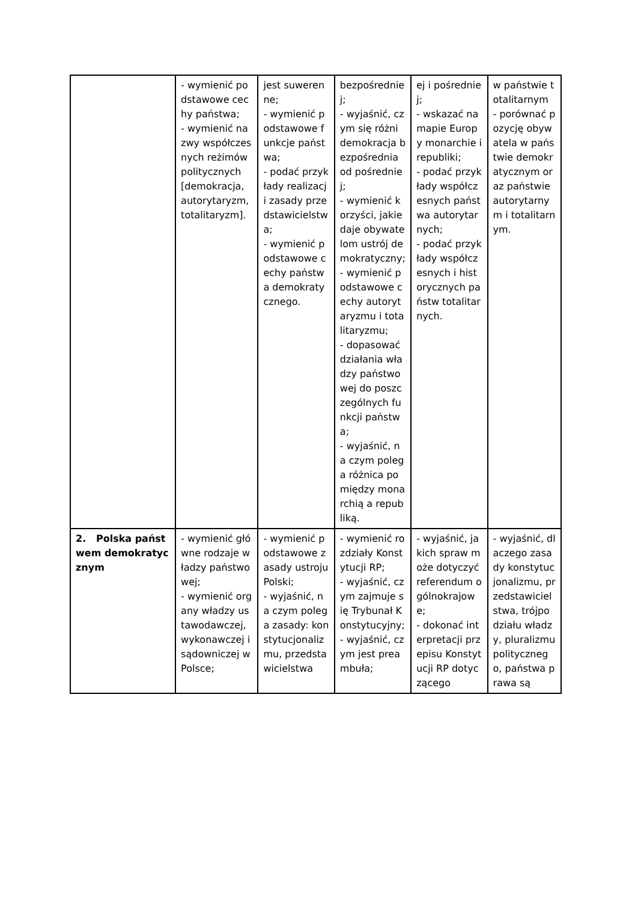| | - wymienić podstawowe cechy państwa; - wymienić nazwy współczesnych reżimów politycznych [demokracja, autorytaryzm, totalitaryzm]. | jest suwerenne; - wymienić podstawowe funkcje państwa; - podać przykłady realizacji zasady przedstawicielstwa; - wymienić podstawowe cechy państwa demokratycznego. | bezpośredniej; - wyjaśnić, czym się różni demokracja bezpośrednia od pośredniej; - wymienić korzyści, jakie daje obywatelom ustrój demokratyczny; - wymienić podstawowe cechy autorytaryzmu i totalitaryzmu; - dopasować działania władzy państwowej do poszczególnych funkcji państwa; - wyjaśnić, na czym polega różnica pomiędzy monarchią a republiką. | ej i pośredniej; - wskazać na mapie Europy monarchie i republiki; - podać przykłady współczesnych państwa autorytarnych; - podać przykłady współczesnych i historycznych państw totalitarnych. | w państwie totalitarnym - porównać pozycję obywatela w państwie demokratycznym oraz państwie autorytarnym i totalitarnym. |
| 2. Polska państwem demokratycznym | - wymienić główne rodzaje władzy państwowej; - wymienić organy władzy ustawodawczej, wykonawczej i sądowniczej w Polsce; | - wymienić podstawowe zasady ustroju Polski; - wyjaśnić, na czym polega zasady: konstytucjonalizmu, przedstawicielstwa | - wymienić rozdziały Konstytucji RP; - wyjaśnić, czym zajmuje się Trybunał Konstytucyjny; - wyjaśnić, czym jest preambuła; | - wyjaśnić, jakich spraw może dotyczyć referendum ogólnokrajowe; - dokonać interpretacji przepisu Konstytucji RP dotyczącego | - wyjaśnić, dlaczego zasady konstytucjonalizmu, przedstawicielstwa, trójpodziału władzy, pluralizmu politycznego, państwa prawa są |